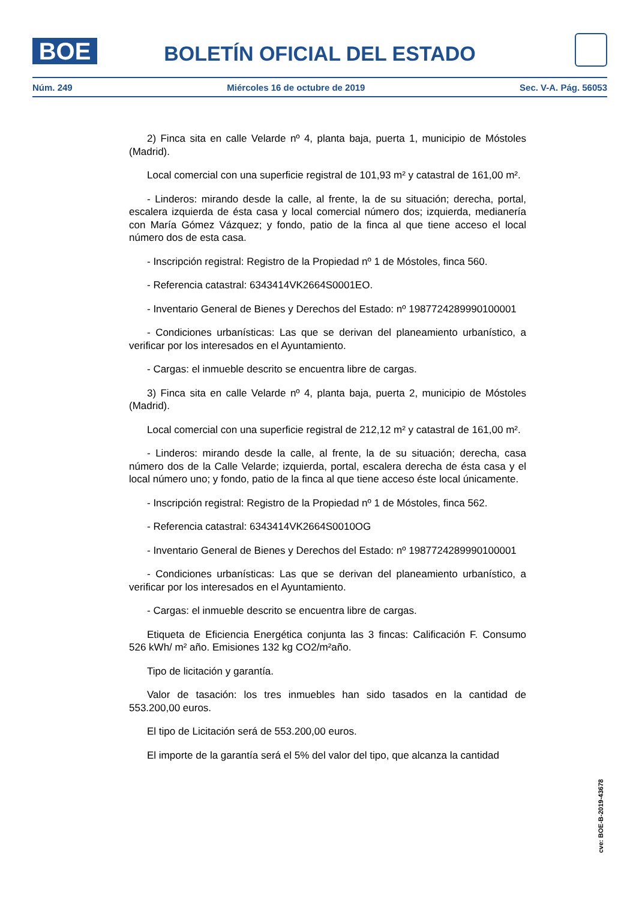BOE
BOLETÍN OFICIAL DEL ESTADO
Núm. 249 Miércoles 16 de octubre de 2019 Sec. V-A. Pág. 56053
2) Finca sita en calle Velarde nº 4, planta baja, puerta 1, municipio de Móstoles (Madrid).
Local comercial con una superficie registral de 101,93 m² y catastral de 161,00 m².
- Linderos: mirando desde la calle, al frente, la de su situación; derecha, portal, escalera izquierda de ésta casa y local comercial número dos; izquierda, medianería con María Gómez Vázquez; y fondo, patio de la finca al que tiene acceso el local número dos de esta casa.
- Inscripción registral: Registro de la Propiedad nº 1 de Móstoles, finca 560.
- Referencia catastral: 6343414VK2664S0001EO.
- Inventario General de Bienes y Derechos del Estado: nº 1987724289990100001
- Condiciones urbanísticas: Las que se derivan del planeamiento urbanístico, a verificar por los interesados en el Ayuntamiento.
- Cargas: el inmueble descrito se encuentra libre de cargas.
3) Finca sita en calle Velarde nº 4, planta baja, puerta 2, municipio de Móstoles (Madrid).
Local comercial con una superficie registral de 212,12 m² y catastral de 161,00 m².
- Linderos: mirando desde la calle, al frente, la de su situación; derecha, casa número dos de la Calle Velarde; izquierda, portal, escalera derecha de ésta casa y el local número uno; y fondo, patio de la finca al que tiene acceso éste local únicamente.
- Inscripción registral: Registro de la Propiedad nº 1 de Móstoles, finca 562.
- Referencia catastral: 6343414VK2664S0010OG
- Inventario General de Bienes y Derechos del Estado: nº 1987724289990100001
- Condiciones urbanísticas: Las que se derivan del planeamiento urbanístico, a verificar por los interesados en el Ayuntamiento.
- Cargas: el inmueble descrito se encuentra libre de cargas.
Etiqueta de Eficiencia Energética conjunta las 3 fincas: Calificación F. Consumo 526 kWh/ m² año. Emisiones 132 kg CO2/m²año.
Tipo de licitación y garantía.
Valor de tasación: los tres inmuebles han sido tasados en la cantidad de 553.200,00 euros.
El tipo de Licitación será de 553.200,00 euros.
El importe de la garantía será el 5% del valor del tipo, que alcanza la cantidad
cve: BOE-B-2019-43678